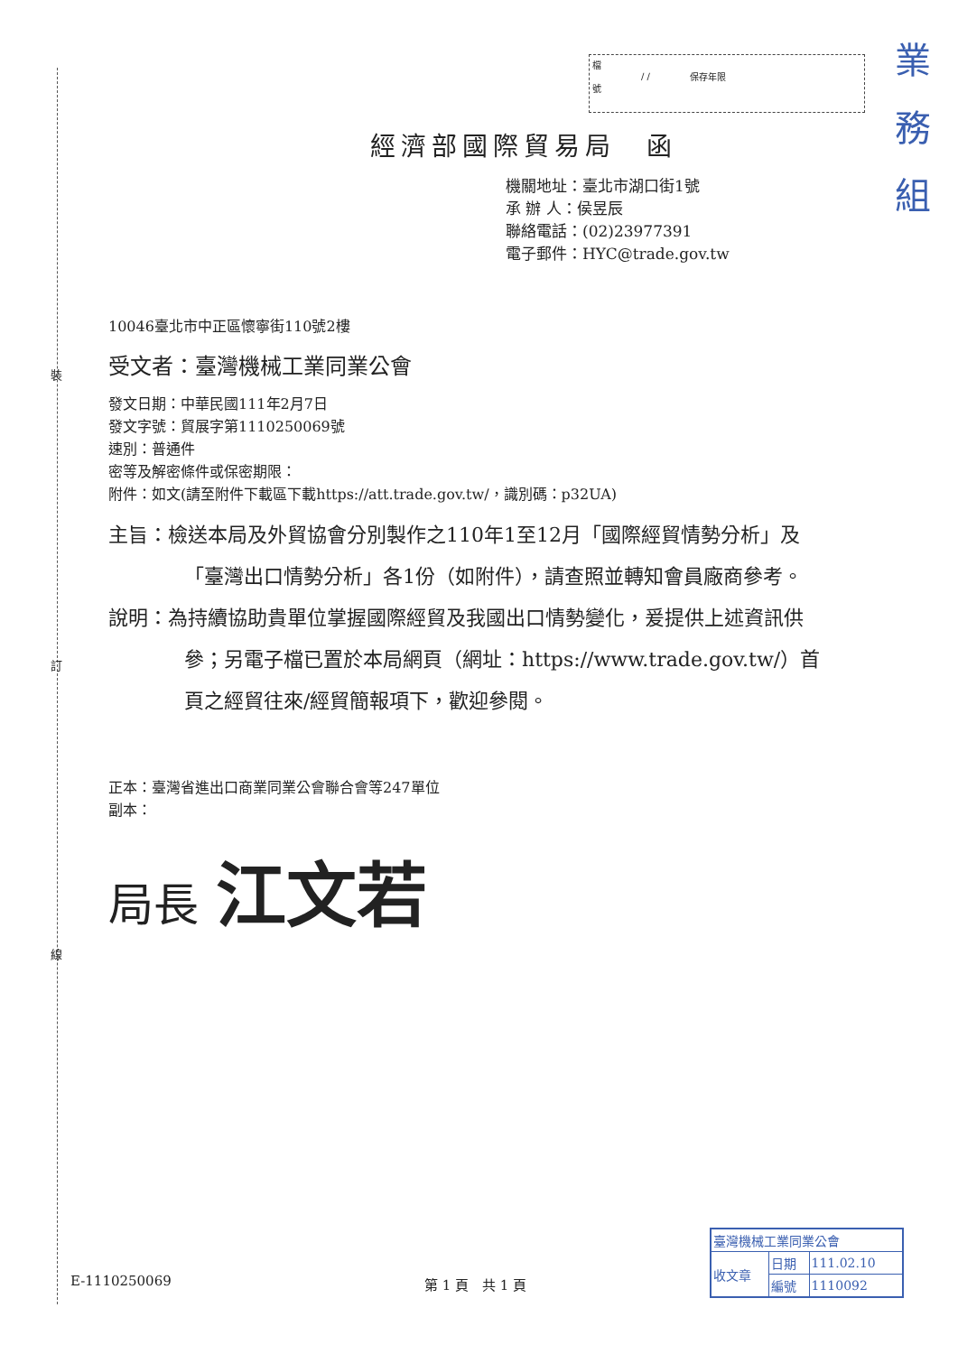裝
訂
線
| 檔 號 | / / | 保存年限 | |
業
務
組
經濟部國際貿易局　函
機關地址：臺北市湖口街1號
承 辦 人：侯昱辰
聯絡電話：(02)23977391
電子郵件：HYC@trade.gov.tw
10046臺北市中正區懷寧街110號2樓
受文者：臺灣機械工業同業公會
發文日期：中華民國111年2月7日
發文字號：貿展字第1110250069號
速別：普通件
密等及解密條件或保密期限：
附件：如文(請至附件下載區下載https://att.trade.gov.tw/，識別碼：p32UA)
主旨：檢送本局及外貿協會分別製作之110年1至12月「國際經貿情勢分析」及「臺灣出口情勢分析」各1份（如附件），請查照並轉知會員廠商參考。
說明：為持續協助貴單位掌握國際經貿及我國出口情勢變化，爰提供上述資訊供參；另電子檔已置於本局網頁（網址：https://www.trade.gov.tw/）首頁之經貿往來/經貿簡報項下，歡迎參閱。
正本：臺灣省進出口商業同業公會聯合會等247單位
副本：
局長 江文若
E-1110250069 第 1 頁　共 1 頁
| 臺灣機械工業同業公會 | | |
| 收文章 | 日期 | 111.02.10 |
| | 編號 | 1110092 |